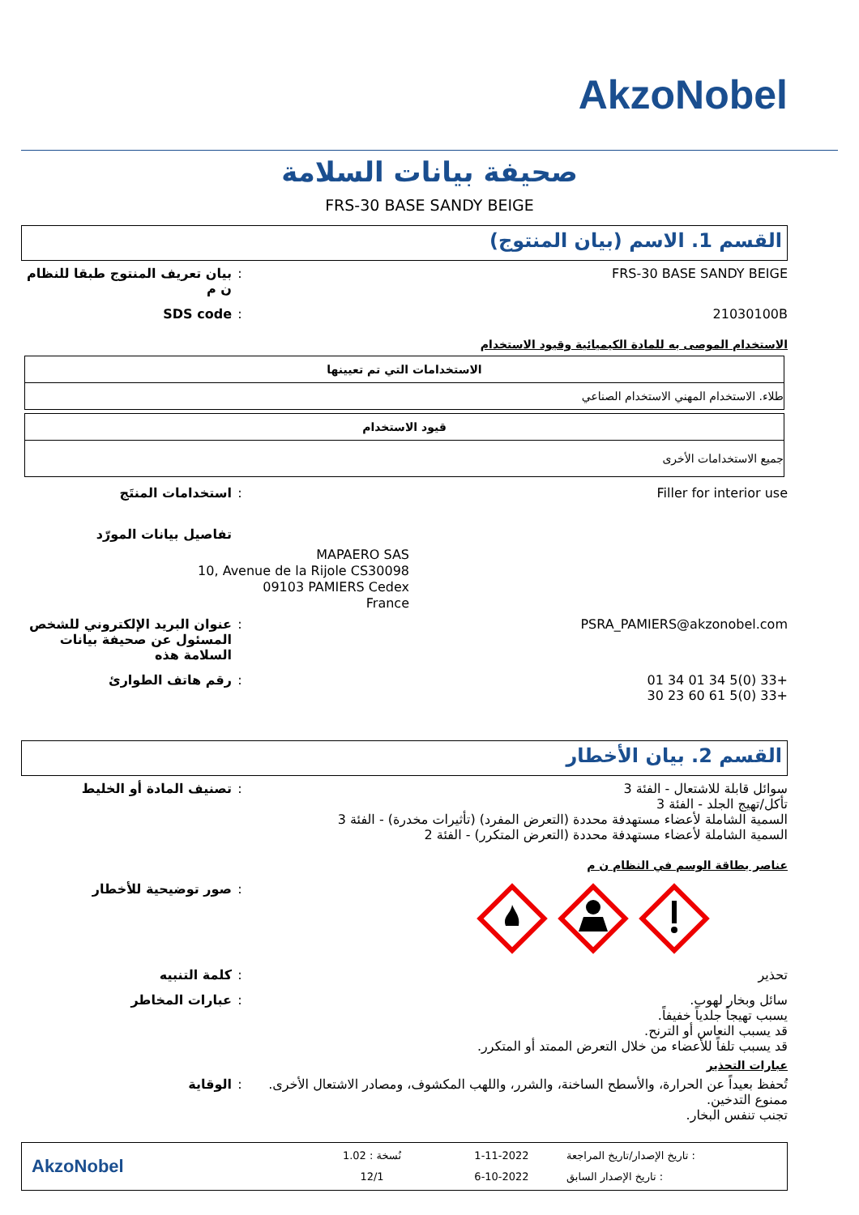AkzoNobel
صحيفة بيانات السلامة
FRS-30 BASE SANDY BEIGE
القسم 1. الاسم (بيان المنتوج)
FRS-30 BASE SANDY BEIGE : بيان تعريف المنتوج طبقا للنظام ن م
21030100B : SDS code
الاستخدام الموصى به للمادة الكيميائية وقيود الاستخدام
| الاستخدامات التي تم تعيينها |
| --- |
| طلاء. الاستخدام المهني الاستخدام الصناعي |
| قيود الاستخدام |
| --- |
| جميع الاستخدامات الأخرى |
Filler for interior use : استخدامات المنتَج
تفاصيل بيانات المورّد
MAPAERO SAS
10, Avenue de la Rijole CS30098
09103 PAMIERS Cedex
France
PSRA_PAMIERS@akzonobel.com : عنوان البريد الإلكتروني للشخص المسئول عن صحيفة بيانات السلامة هذه
+33 (0)5 34 01 34 01
+33 (0)5 61 60 23 30
: رقم هاتف الطوارئ
القسم 2. بيان الأخطار
سوائل قابلة للاشتعال - الفئة 3
تأكل/تهيج الجلد - الفئة 3
السمية الشاملة لأعضاء مستهدفة محددة (التعرض المفرد) (تأثيرات مخدرة) - الفئة 3
السمية الشاملة لأعضاء مستهدفة محددة (التعرض المتكرر) - الفئة 2
: تصنيف المادة أو الخليط
عناصر بطاقة الوسم في النظام ن م
: صور توضيحية للأخطار
تحذير : كلمة التنبيه
سائل وبخار لهوب.
يسبب تهيجاً جلدياً خفيفاً.
قد يسبب النعاس أو الترنح.
قد يسبب تلفاً للأعضاء من خلال التعرض الممتد أو المتكرر.
: عبارات المخاطر
عبارات التحذير
تُحفظ بعيداً عن الحرارة، والأسطح الساخنة، والشرر، واللهب المكشوف، ومصادر الاشتعال الأخرى. ممنوع التدخين.
تجنب تنفس البخار.
: الوقاية
: تاريخ الإصدار/تاريخ المراجعة
: تاريخ الإصدار السابق
1-11-2022
6-10-2022
نُسخة : 1.02
12/1
AkzoNobel